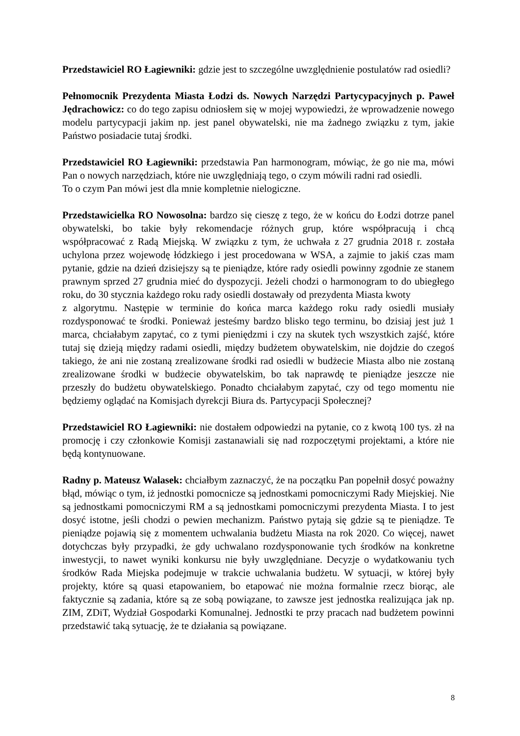Przedstawiciel RO Łagiewniki: gdzie jest to szczególne uwzględnienie postulatów rad osiedli?
Pełnomocnik Prezydenta Miasta Łodzi ds. Nowych Narzędzi Partycypacyjnych p. Paweł Jędrachowicz: co do tego zapisu odniosłem się w mojej wypowiedzi, że wprowadzenie nowego modelu partycypacji jakim np. jest panel obywatelski, nie ma żadnego związku z tym, jakie Państwo posiadacie tutaj środki.
Przedstawiciel RO Łagiewniki: przedstawia Pan harmonogram, mówiąc, że go nie ma, mówi Pan o nowych narzędziach, które nie uwzględniają tego, o czym mówili radni rad osiedli.
To o czym Pan mówi jest dla mnie kompletnie nielogiczne.
Przedstawicielka RO Nowosolna: bardzo się cieszę z tego, że w końcu do Łodzi dotrze panel obywatelski, bo takie były rekomendacje różnych grup, które współpracują i chcą współpracować z Radą Miejską. W związku z tym, że uchwała z 27 grudnia 2018 r. została uchylona przez wojewodę łódzkiego i jest procedowana w WSA, a zajmie to jakiś czas mam pytanie, gdzie na dzień dzisiejszy są te pieniądze, które rady osiedli powinny zgodnie ze stanem prawnym sprzed 27 grudnia mieć do dyspozycji. Jeżeli chodzi o harmonogram to do ubiegłego roku, do 30 stycznia każdego roku rady osiedli dostawały od prezydenta Miasta kwoty
z algorytmu. Następie w terminie do końca marca każdego roku rady osiedli musiały rozdysponować te środki. Ponieważ jesteśmy bardzo blisko tego terminu, bo dzisiaj jest już 1 marca, chciałabym zapytać, co z tymi pieniędzmi i czy na skutek tych wszystkich zajść, które tutaj się dzieją między radami osiedli, między budżetem obywatelskim, nie dojdzie do czegoś takiego, że ani nie zostaną zrealizowane środki rad osiedli w budżecie Miasta albo nie zostaną zrealizowane środki w budżecie obywatelskim, bo tak naprawdę te pieniądze jeszcze nie przeszły do budżetu obywatelskiego. Ponadto chciałabym zapytać, czy od tego momentu nie będziemy oglądać na Komisjach dyrekcji Biura ds. Partycypacji Społecznej?
Przedstawiciel RO Łagiewniki: nie dostałem odpowiedzi na pytanie, co z kwotą 100 tys. zł na promocję i czy członkowie Komisji zastanawiali się nad rozpoczętymi projektami, a które nie będą kontynuowane.
Radny p. Mateusz Walasek: chciałbym zaznaczyć, że na początku Pan popełnił dosyć poważny błąd, mówiąc o tym, iż jednostki pomocnicze są jednostkami pomocniczymi Rady Miejskiej. Nie są jednostkami pomocniczymi RM a są jednostkami pomocniczymi prezydenta Miasta. I to jest dosyć istotne, jeśli chodzi o pewien mechanizm. Państwo pytają się gdzie są te pieniądze. Te pieniądze pojawią się z momentem uchwalania budżetu Miasta na rok 2020. Co więcej, nawet dotychczas były przypadki, że gdy uchwalano rozdysponowanie tych środków na konkretne inwestycji, to nawet wyniki konkursu nie były uwzględniane. Decyzje o wydatkowaniu tych środków Rada Miejska podejmuje w trakcie uchwalania budżetu. W sytuacji, w której były projekty, które są quasi etapowaniem, bo etapować nie można formalnie rzecz biorąc, ale faktycznie są zadania, które są ze sobą powiązane, to zawsze jest jednostka realizująca jak np. ZIM, ZDiT, Wydział Gospodarki Komunalnej. Jednostki te przy pracach nad budżetem powinni przedstawić taką sytuację, że te działania są powiązane.
8